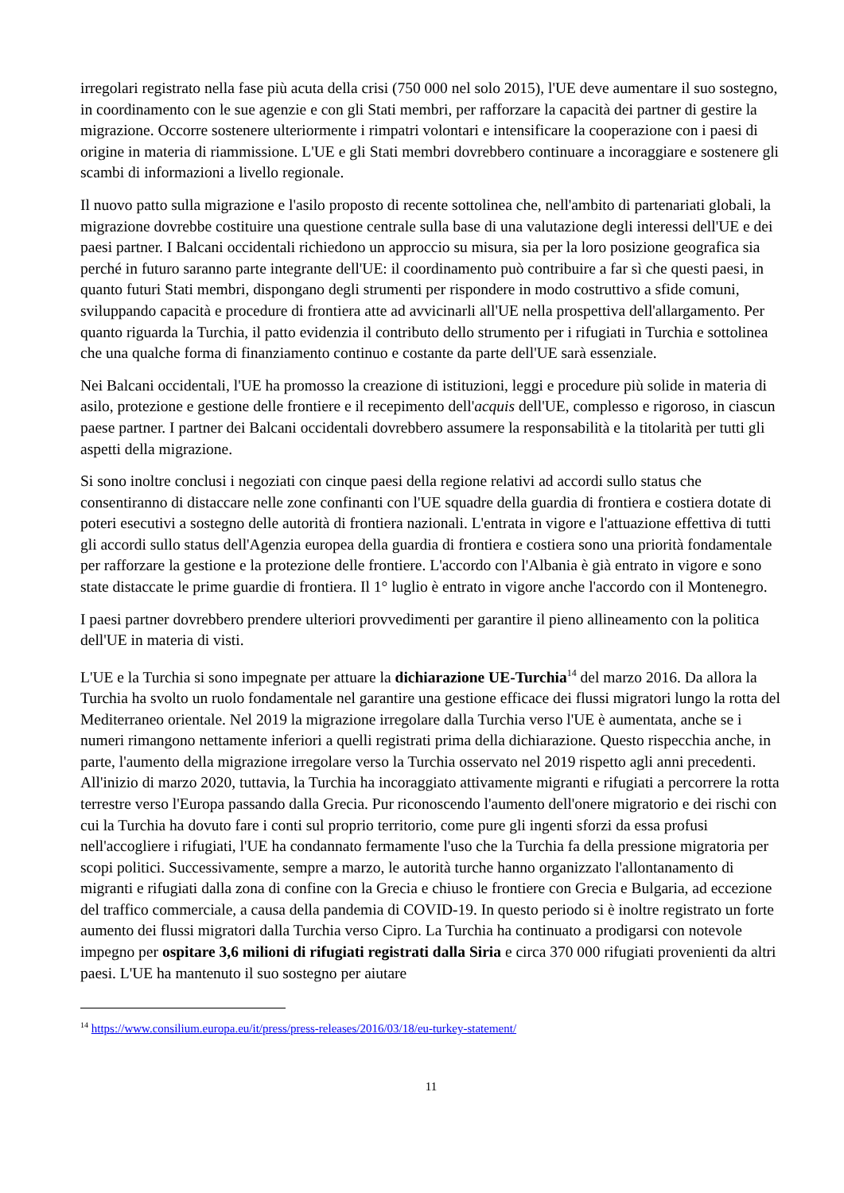irregolari registrato nella fase più acuta della crisi (750 000 nel solo 2015), l'UE deve aumentare il suo sostegno, in coordinamento con le sue agenzie e con gli Stati membri, per rafforzare la capacità dei partner di gestire la migrazione. Occorre sostenere ulteriormente i rimpatri volontari e intensificare la cooperazione con i paesi di origine in materia di riammissione. L'UE e gli Stati membri dovrebbero continuare a incoraggiare e sostenere gli scambi di informazioni a livello regionale.
Il nuovo patto sulla migrazione e l'asilo proposto di recente sottolinea che, nell'ambito di partenariati globali, la migrazione dovrebbe costituire una questione centrale sulla base di una valutazione degli interessi dell'UE e dei paesi partner. I Balcani occidentali richiedono un approccio su misura, sia per la loro posizione geografica sia perché in futuro saranno parte integrante dell'UE: il coordinamento può contribuire a far sì che questi paesi, in quanto futuri Stati membri, dispongano degli strumenti per rispondere in modo costruttivo a sfide comuni, sviluppando capacità e procedure di frontiera atte ad avvicinarli all'UE nella prospettiva dell'allargamento. Per quanto riguarda la Turchia, il patto evidenzia il contributo dello strumento per i rifugiati in Turchia e sottolinea che una qualche forma di finanziamento continuo e costante da parte dell'UE sarà essenziale.
Nei Balcani occidentali, l'UE ha promosso la creazione di istituzioni, leggi e procedure più solide in materia di asilo, protezione e gestione delle frontiere e il recepimento dell'acquis dell'UE, complesso e rigoroso, in ciascun paese partner. I partner dei Balcani occidentali dovrebbero assumere la responsabilità e la titolarità per tutti gli aspetti della migrazione.
Si sono inoltre conclusi i negoziati con cinque paesi della regione relativi ad accordi sullo status che consentiranno di distaccare nelle zone confinanti con l'UE squadre della guardia di frontiera e costiera dotate di poteri esecutivi a sostegno delle autorità di frontiera nazionali. L'entrata in vigore e l'attuazione effettiva di tutti gli accordi sullo status dell'Agenzia europea della guardia di frontiera e costiera sono una priorità fondamentale per rafforzare la gestione e la protezione delle frontiere. L'accordo con l'Albania è già entrato in vigore e sono state distaccate le prime guardie di frontiera. Il 1° luglio è entrato in vigore anche l'accordo con il Montenegro.
I paesi partner dovrebbero prendere ulteriori provvedimenti per garantire il pieno allineamento con la politica dell'UE in materia di visti.
L'UE e la Turchia si sono impegnate per attuare la dichiarazione UE-Turchia<sup>14</sup> del marzo 2016. Da allora la Turchia ha svolto un ruolo fondamentale nel garantire una gestione efficace dei flussi migratori lungo la rotta del Mediterraneo orientale. Nel 2019 la migrazione irregolare dalla Turchia verso l'UE è aumentata, anche se i numeri rimangono nettamente inferiori a quelli registrati prima della dichiarazione. Questo rispecchia anche, in parte, l'aumento della migrazione irregolare verso la Turchia osservato nel 2019 rispetto agli anni precedenti. All'inizio di marzo 2020, tuttavia, la Turchia ha incoraggiato attivamente migranti e rifugiati a percorrere la rotta terrestre verso l'Europa passando dalla Grecia. Pur riconoscendo l'aumento dell'onere migratorio e dei rischi con cui la Turchia ha dovuto fare i conti sul proprio territorio, come pure gli ingenti sforzi da essa profusi nell'accogliere i rifugiati, l'UE ha condannato fermamente l'uso che la Turchia fa della pressione migratoria per scopi politici. Successivamente, sempre a marzo, le autorità turche hanno organizzato l'allontanamento di migranti e rifugiati dalla zona di confine con la Grecia e chiuso le frontiere con Grecia e Bulgaria, ad eccezione del traffico commerciale, a causa della pandemia di COVID-19. In questo periodo si è inoltre registrato un forte aumento dei flussi migratori dalla Turchia verso Cipro. La Turchia ha continuato a prodigarsi con notevole impegno per ospitare 3,6 milioni di rifugiati registrati dalla Siria e circa 370 000 rifugiati provenienti da altri paesi. L'UE ha mantenuto il suo sostegno per aiutare
<sup>14</sup> https://www.consilium.europa.eu/it/press/press-releases/2016/03/18/eu-turkey-statement/
11